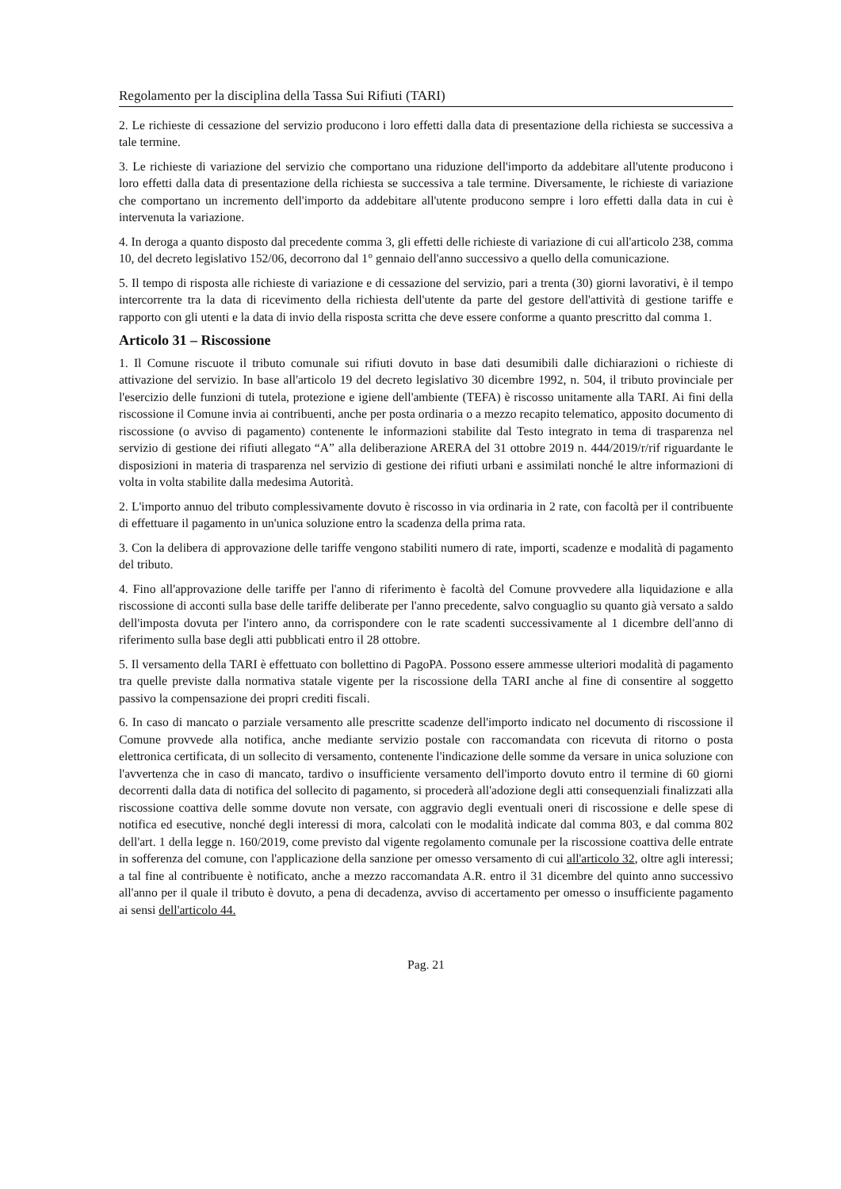Regolamento per la disciplina della Tassa Sui Rifiuti (TARI)
2. Le richieste di cessazione del servizio producono i loro effetti dalla data di presentazione della richiesta se successiva a tale termine.
3. Le richieste di variazione del servizio che comportano una riduzione dell'importo da addebitare all'utente producono i loro effetti dalla data di presentazione della richiesta se successiva a tale termine. Diversamente, le richieste di variazione che comportano un incremento dell'importo da addebitare all'utente producono sempre i loro effetti dalla data in cui è intervenuta la variazione.
4. In deroga a quanto disposto dal precedente comma 3, gli effetti delle richieste di variazione di cui all'articolo 238, comma 10, del decreto legislativo 152/06, decorrono dal 1° gennaio dell'anno successivo a quello della comunicazione.
5. Il tempo di risposta alle richieste di variazione e di cessazione del servizio, pari a trenta (30) giorni lavorativi, è il tempo intercorrente tra la data di ricevimento della richiesta dell'utente da parte del gestore dell'attività di gestione tariffe e rapporto con gli utenti e la data di invio della risposta scritta che deve essere conforme a quanto prescritto dal comma 1.
Articolo 31 – Riscossione
1. Il Comune riscuote il tributo comunale sui rifiuti dovuto in base dati desumibili dalle dichiarazioni o richieste di attivazione del servizio. In base all'articolo 19 del decreto legislativo 30 dicembre 1992, n. 504, il tributo provinciale per l'esercizio delle funzioni di tutela, protezione e igiene dell'ambiente (TEFA) è riscosso unitamente alla TARI. Ai fini della riscossione il Comune invia ai contribuenti, anche per posta ordinaria o a mezzo recapito telematico, apposito documento di riscossione (o avviso di pagamento) contenente le informazioni stabilite dal Testo integrato in tema di trasparenza nel servizio di gestione dei rifiuti allegato “A” alla deliberazione ARERA del 31 ottobre 2019 n. 444/2019/r/rif riguardante le disposizioni in materia di trasparenza nel servizio di gestione dei rifiuti urbani e assimilati nonché le altre informazioni di volta in volta stabilite dalla medesima Autorità.
2. L'importo annuo del tributo complessivamente dovuto è riscosso in via ordinaria in 2 rate, con facoltà per il contribuente di effettuare il pagamento in un'unica soluzione entro la scadenza della prima rata.
3. Con la delibera di approvazione delle tariffe vengono stabiliti numero di rate, importi, scadenze e modalità di pagamento del tributo.
4. Fino all'approvazione delle tariffe per l'anno di riferimento è facoltà del Comune provvedere alla liquidazione e alla riscossione di acconti sulla base delle tariffe deliberate per l'anno precedente, salvo conguaglio su quanto già versato a saldo dell'imposta dovuta per l'intero anno, da corrispondere con le rate scadenti successivamente al 1 dicembre dell'anno di riferimento sulla base degli atti pubblicati entro il 28 ottobre.
5. Il versamento della TARI è effettuato con bollettino di PagoPA. Possono essere ammesse ulteriori modalità di pagamento tra quelle previste dalla normativa statale vigente per la riscossione della TARI anche al fine di consentire al soggetto passivo la compensazione dei propri crediti fiscali.
6. In caso di mancato o parziale versamento alle prescritte scadenze dell'importo indicato nel documento di riscossione il Comune provvede alla notifica, anche mediante servizio postale con raccomandata con ricevuta di ritorno o posta elettronica certificata, di un sollecito di versamento, contenente l'indicazione delle somme da versare in unica soluzione con l'avvertenza che in caso di mancato, tardivo o insufficiente versamento dell'importo dovuto entro il termine di 60 giorni decorrenti dalla data di notifica del sollecito di pagamento, si procederà all'adozione degli atti consequenziali finalizzati alla riscossione coattiva delle somme dovute non versate, con aggravio degli eventuali oneri di riscossione e delle spese di notifica ed esecutive, nonché degli interessi di mora, calcolati con le modalità indicate dal comma 803, e dal comma 802 dell'art. 1 della legge n. 160/2019, come previsto dal vigente regolamento comunale per la riscossione coattiva delle entrate in sofferenza del comune, con l'applicazione della sanzione per omesso versamento di cui all'articolo 32, oltre agli interessi; a tal fine al contribuente è notificato, anche a mezzo raccomandata A.R. entro il 31 dicembre del quinto anno successivo all'anno per il quale il tributo è dovuto, a pena di decadenza, avviso di accertamento per omesso o insufficiente pagamento ai sensi dell'articolo 44.
Pag. 21